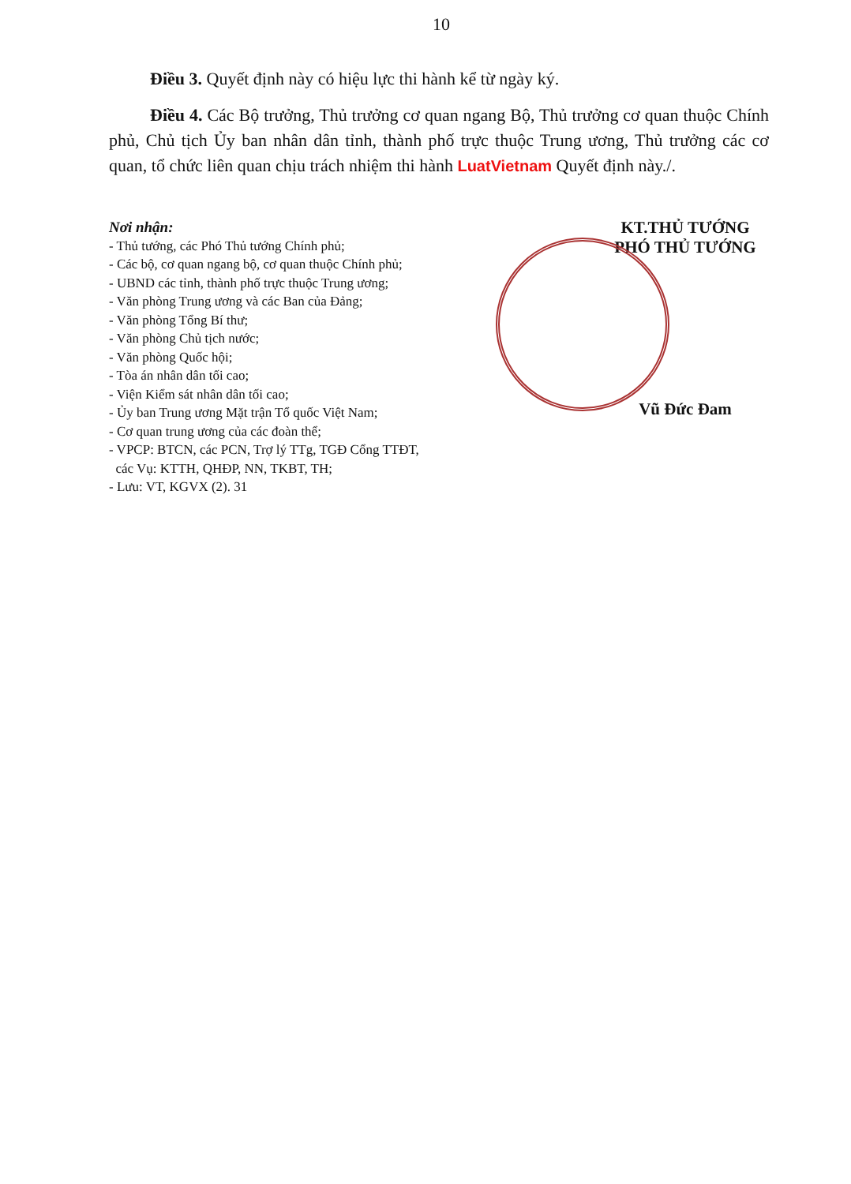10
Điều 3. Quyết định này có hiệu lực thi hành kể từ ngày ký.
Điều 4. Các Bộ trưởng, Thủ trưởng cơ quan ngang Bộ, Thủ trưởng cơ quan thuộc Chính phủ, Chủ tịch Ủy ban nhân dân tỉnh, thành phố trực thuộc Trung ương, Thủ trưởng các cơ quan, tổ chức liên quan chịu trách nhiệm thi hành LuatVietnam Quyết định này./.
Nơi nhận:
- Thủ tướng, các Phó Thủ tướng Chính phủ;
- Các bộ, cơ quan ngang bộ, cơ quan thuộc Chính phủ;
- UBND các tỉnh, thành phố trực thuộc Trung ương;
- Văn phòng Trung ương và các Ban của Đảng;
- Văn phòng Tổng Bí thư;
- Văn phòng Chủ tịch nước;
- Văn phòng Quốc hội;
- Tòa án nhân dân tối cao;
- Viện Kiểm sát nhân dân tối cao;
- Ủy ban Trung ương Mặt trận Tổ quốc Việt Nam;
- Cơ quan trung ương của các đoàn thể;
- VPCP: BTCN, các PCN, Trợ lý TTg, TGĐ Cổng TTĐT,
các Vụ: KTTH, QHĐP, NN, TKBT, TH;
- Lưu: VT, KGVX (2). 31
KT.THỦ TƯỚNG
PHÓ THỦ TƯỚNG
Vũ Đức Đam